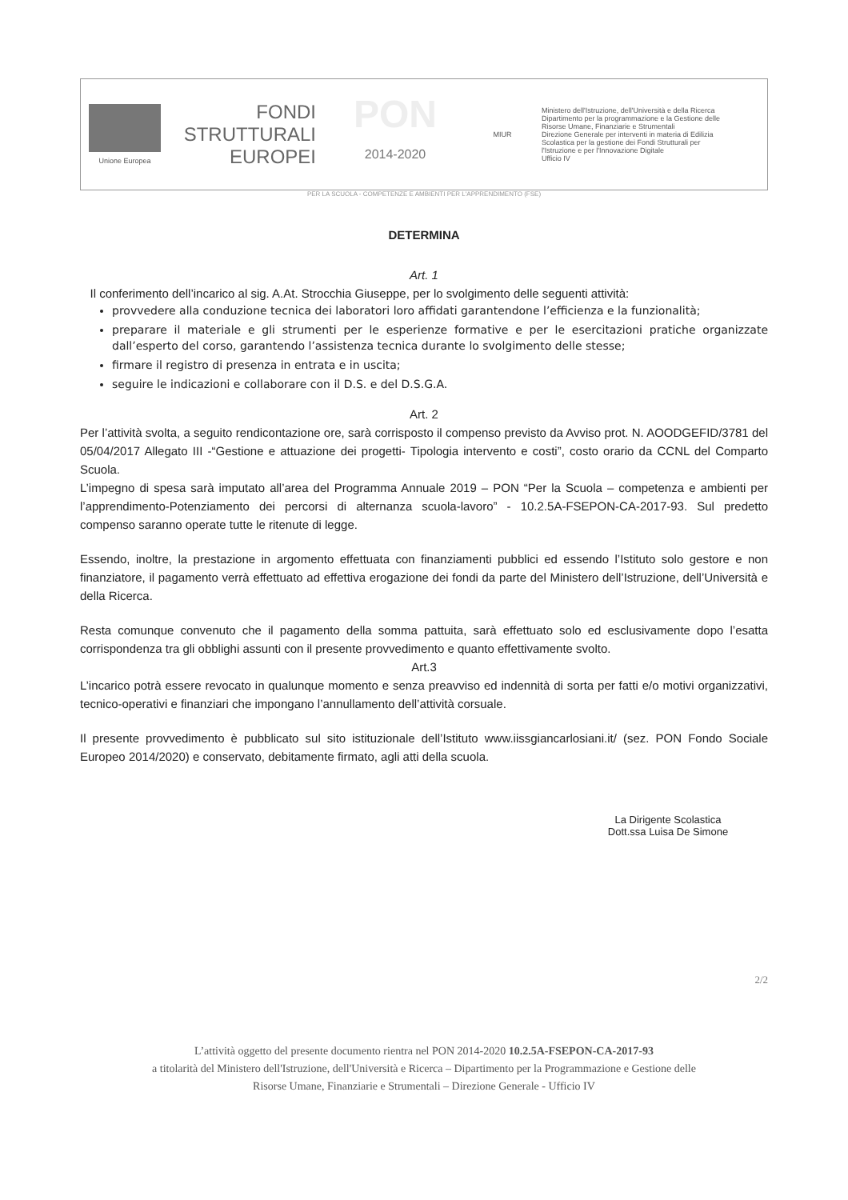Unione Europea
FONDI
STRUTTURALI
EUROPEI
PON
2014-2020
MIUR
Ministero dell'Istruzione, dell'Università e della Ricerca
Dipartimento per la programmazione e la Gestione delle
Risorse Umane, Finanziarie e Strumentali
Direzione Generale per interventi in materia di Edilizia
Scolastica per la gestione dei Fondi Strutturali per
l'Istruzione e per l'Innovazione Digitale
Ufficio IV
PER LA SCUOLA - COMPETENZE E AMBIENTI PER L'APPRENDIMENTO (FSE)
DETERMINA
Art. 1
Il conferimento dell’incarico al sig. A.At. Strocchia Giuseppe, per lo svolgimento delle seguenti attività:
provvedere alla conduzione tecnica dei laboratori loro affidati garantendone l’efficienza e la funzionalità;
preparare il materiale e gli strumenti per le esperienze formative e per le esercitazioni pratiche organizzate dall’esperto del corso, garantendo l’assistenza tecnica durante lo svolgimento delle stesse;
firmare il registro di presenza in entrata e in uscita;
seguire le indicazioni e collaborare con il D.S. e del D.S.G.A.
Art. 2
Per l’attività svolta, a seguito rendicontazione ore, sarà corrisposto il compenso previsto da Avviso prot. N. AOODGEFID/3781 del 05/04/2017 Allegato III -“Gestione e attuazione dei progetti- Tipologia intervento e costi”, costo orario da CCNL del Comparto Scuola.
L’impegno di spesa sarà imputato all’area del Programma Annuale 2019 – PON “Per la Scuola – competenza e ambienti per l’apprendimento-Potenziamento dei percorsi di alternanza scuola-lavoro” - 10.2.5A-FSEPON-CA-2017-93. Sul predetto compenso saranno operate tutte le ritenute di legge.
Essendo, inoltre, la prestazione in argomento effettuata con finanziamenti pubblici ed essendo l’Istituto solo gestore e non finanziatore, il pagamento verrà effettuato ad effettiva erogazione dei fondi da parte del Ministero dell’Istruzione, dell’Università e della Ricerca.
Resta comunque convenuto che il pagamento della somma pattuita, sarà effettuato solo ed esclusivamente dopo l’esatta corrispondenza tra gli obblighi assunti con il presente provvedimento e quanto effettivamente svolto.
Art.3
L’incarico potrà essere revocato in qualunque momento e senza preavviso ed indennità di sorta per fatti e/o motivi organizzativi, tecnico-operativi e finanziari che impongano l’annullamento dell’attività corsuale.
Il presente provvedimento è pubblicato sul sito istituzionale dell’Istituto www.iissgiancarlosiani.it/ (sez. PON Fondo Sociale Europeo 2014/2020) e conservato, debitamente firmato, agli atti della scuola.
La Dirigente Scolastica
Dott.ssa Luisa De Simone
2/2
L’attività oggetto del presente documento rientra nel PON 2014-2020 10.2.5A-FSEPON-CA-2017-93
a titolarità del Ministero dell'Istruzione, dell'Università e Ricerca – Dipartimento per la Programmazione e Gestione delle
Risorse Umane, Finanziarie e Strumentali – Direzione Generale - Ufficio IV